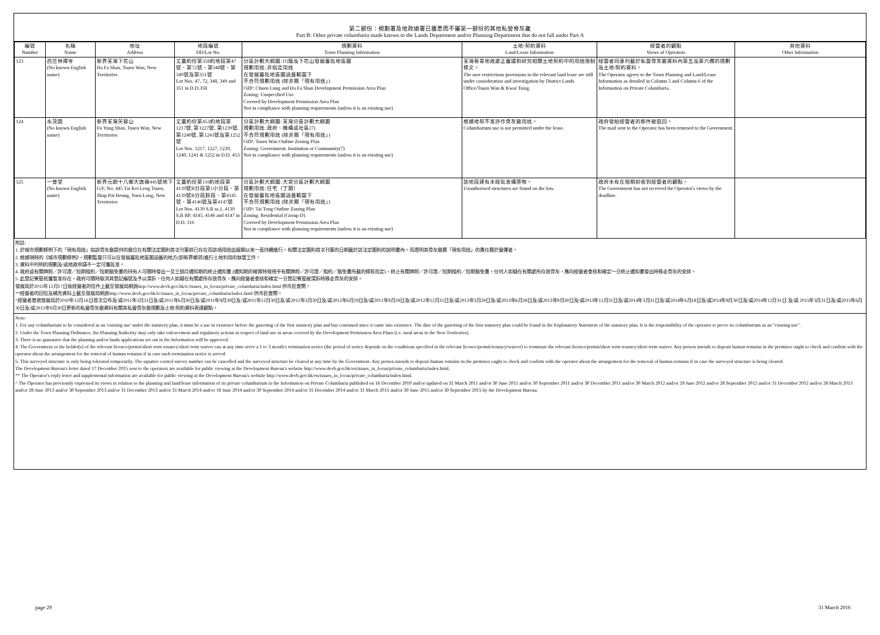第二部份：規劃署及地政總署已獲悉而不屬第一部份的其他私營骨灰龕
Part B: Other private columbaria made known to the Lands Department and/or Planning Department that do not fall under Part A
| 編號 Number | 名稱 Name | 地址 Address | 地段編號 DD/Lot No. | 規劃資料 Town Planning Information | 土地/契約資料 Land/Lease Information | 經營者的觀點 Views of Operators | 其他資料 Other Information |
| --- | --- | --- | --- | --- | --- | --- | --- |
| 123 | 西竺林禪寺 (No known English name) | 新界荃灣下花山 Ha Fa Shan, Tsuen Wan, New Territories | 丈量約份第358約地段第47號、第72號、第348號、第349號及第351號 Lot Nos. 47, 72, 348, 349 and 351 in D.D.358 | 分區計劃大綱圖: 川龍及下花山發展審批地區圖 規劃用途: 非指定用途 在發展審批地區圖涵蓋範圍下 不合符規劃用途 (除非屬「現有用途」) OZP: Chuen Lung and Ha Fa Shan Development Permission Area Plan Zoning: Unspecified Use Covered by Development Permission Area Plan Not in compliance with planning requirements (unless it is an existing use) | 荃灣葵青地政處正審議和研究相關土地契約中的用途限制條文。 The user restrictions provisions in the relevant land lease are still under consideration and investigation by District Lands Office/Tsuen Wan & Kwai Tsing. | 經營者同意列載於私營骨灰龕資料內第五及第六欄的規劃及土地/契約資料。 The Operator agrees to the Town Planning and Land/Lease Information as detailed in Column 5 and Column 6 of the Information on Private Columbaria. | |
| 124 | 永茂園 (No known English name) | 新界荃灣芙蓉山 Fu Yung Shan, Tsuen Wan, New Territories | 丈量約份第453約地段第1217號, 第1227號, 第1239號, 第1240號, 第1241號及第1252號 Lot Nos. 1217, 1227, 1239, 1240, 1241 & 1252 in D.D. 453 | 分區計劃大綱圖: 荃灣分區計劃大綱圖 規劃用途: 政府、機構或社區(7) 不合符規劃用途 (除非屬「現有用途」) OZP: Tsuen Wan Outline Zoning Plan Zoning: Government, Institution or Community(7) Not in compliance with planning requirements (unless it is an existing use) | 根據地契不准許作骨灰龕用途。 Columbarium use is not permitted under the lease. | 政府發給經營者的郵件被退回。 The mail sent to the Operator has been returned to the Government. | |
| 125 | 一善堂 (No known English name) | 新界元朗十八鄉大旗嶺445號地下 G/F, No. 445 Tai Kei Leng Tsuen, Shap Pat Heung, Yuen Long, New Territories | 丈量約份第116約地段第4139號B分段第1小分段、第4139號B分段餘段、第4145號、第4146號及第4147號 Lot Nos. 4139 S.B ss.1, 4139 S.B RP, 4145, 4146 and 4147 in D.D. 116 | 分區計劃大綱圖: 大棠分區計劃大綱圖 規劃用途: 住宅（丁類） 在發展審批地區圖涵蓋範圍下 不合符規劃用途 (除非屬「現有用途」) OZP: Tai Tong Outline Zoning Plan Zoning: Residential (Group D) Covered by Development Permission Area Plan Not in compliance with planning requirements (unless it is an existing use) | 該地段建有未經批准構築物。 Unauthorised structures are found on the lots. | 政府未有在限期前收到經營者的觀點。 The Government has not received the Operator's views by the deadline. | |
附註:
1. 於城市規劃條例下的「現有用途」指該骨灰龕提供的龕位在有關法定圖則首次刊憲前已存在而該項用途由展開以來一直持續進行。有關法定圖則首次刊憲的日期載於該法定圖則的說明書內。而證明其骨灰龕屬「現有用途」的責任屬於營運者。
2. 根據現時的《城市規劃條例》，規劃監督只可以在發展審批地區圖涵蓋的地方(即新界鄉郊)進行土地利用的執管工作。
3. 資料中列明的規劃及/或地政申請不一定可獲批准。
4. 政府或有關牌照／許可證／短期租約／短期豁免書的持有人可隨時發出一至三個月通知期的終止通知書 (通知期的確實時限視乎有關牌照／許可證／租約／豁免書所載的條款而定)，終止有關牌照／許可證／短期租約／短期豁免書。任何人如擬在有關處所存放骨灰，應向經營者查核和確定一旦終止通知書發出時移走骨灰的安排。
5. 此登記寮屋祇獲暫准存在，政府可隨時取消其登記編號及予以清拆。任何人如擬在有關處所存放骨灰，應向經營者查核和確定一旦登記寮屋被清拆時移走骨灰的安排。
發展局於2015年12月17日致經營者的信件上載至發展局網頁http://www.devb.gov.hk/tc/issues_in_focus/private_columbaria/index.html 供市民查閱。
**經營者的回信及補充資料上載至發展局網頁http://www.devb.gov.hk/tc/issues_in_focus/private_columbaria/index.html 供市民查閱。
^經營者曾就發展局於2010年12月16日首次公布及/或2011年3月31日及/或2011年6月30日及/或2011年9月30日及/或2011年12月30日及/或2012年3月30日及/或2012年6月29日及/或2012年9月28日及/或2012年12月31日及/或2013年3月28日及/或2013年6月28日及/或2013年9月30日及/或2013年12月31日及/或2014年3月31日及/或2014年6月18日及/或2014年9月30日及/或2014年12月31日 及/或 2015年3月31日及/或2015年6月30日及/或2015年9月30日更新的私營骨灰龕資料有關其私營骨灰龕規劃及土地/契約資料表達觀點。
Note:
1. For any columbarium to be considered as an 'existing use' under the statutory plan, it must be a use in existence before the gazetting of the first statutory plan and has continued since it came into existence. The date of the gazetting of the first statutory plan could be found in the Explanatory Statement of the statutory plan. It is the responsibility of the operator to prove its columbarium as an "existing use".
2. Under the Town Planning Ordinance, the Planning Authority may only take enforcement and regulatory actions in respect of land use in areas covered by the Development Permission Area Plans (i.e. rural areas in the New Territories).
3. There is no guarantee that the planning and/or lands applications set out in the Information will be approved.
4. The Government or the holder(s) of the relevant licence/permit/short term tenancy/short term waiver can at any time serve a 1 to 3 month's termination notice (the period of notice depends on the conditions specified in the relevant licence/permit/tenancy/waiver) to terminate the relevant licence/permit/short term tenancy/short term waiver. Any person intends to deposit human remains in the premises ought to check and confirm with the operator about the arrangement for the removal of human remains if in case such termination notice is served.
5. This surveyed structure is only being tolerated temporarily. The squatter control survey number can be cancelled and the surveyed structure be cleared at any time by the Government. Any person intends to deposit human remains in the premises ought to check and confirm with the operator about the arrangement for the removal of human remains if in case the surveyed structure is being cleared.
The Development Bureau's letter dated 17 December 2015 sent to the operators are available for public viewing at the Development Bureau's website http://www.devb.gov.hk/en/issues_in_focus/private_columbaria/index.html.
** The Operator's reply letter and supplemental information are available for public viewing at the Development Bureau's website http://www.devb.gov.hk/en/issues_in_focus/private_columbaria/index.html.
^ The Operator has previously expressed its views in relation to the planning and land/lease information of its private columbarium in the Information on Private Columbaria published on 16 December 2010 and/or updated on 31 March 2011 and/or 30 June 2011 and/or 30 September 2011 and/or 30 December 2011 and/or 30 March 2012 and/or 29 June 2012 and/or 28 September 2012 and/or 31 December 2012 and/or 28 March 2013 and/or 28 June 2013 and/or 30 September 2013 and/or 31 December 2013 and/or 31 March 2014 and/or 18 June 2014 and/or 30 September 2014 and/or 31 December 2014 and/or 31 March 2015 and/or 30 June 2015 and/or 30 September 2015 by the Development Bureau.
page 29 31 March 2016